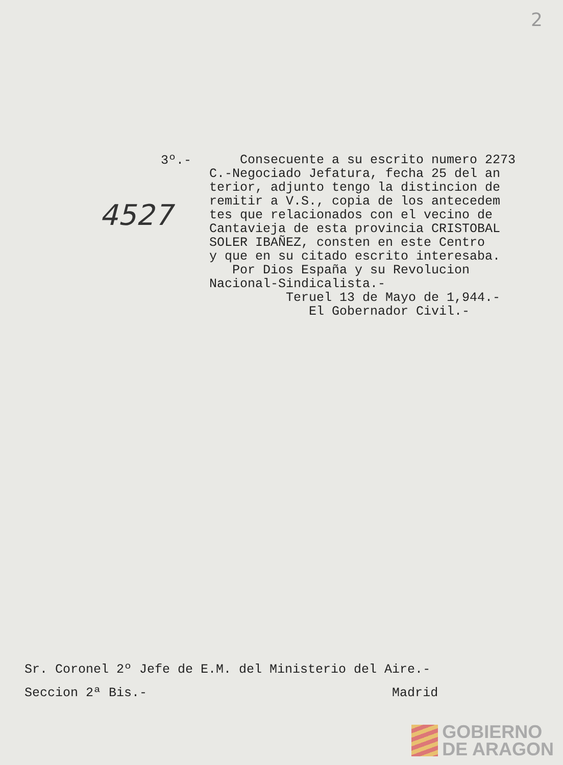2
3º.-
4527
Consecuente a su escrito numero 2273 C.-Negociado Jefatura, fecha 25 del an terior, adjunto tengo la distincion de remitir a V.S., copia de los antecedem tes que relacionados con el vecino de Cantavieja de esta provincia CRISTOBAL SOLER IBAÑEZ, consten en este Centro y que en su citado escrito interesaba. Por Dios España y su Revolucion Nacional-Sindicalista.- Teruel 13 de Mayo de 1,944.- El Gobernador Civil.-
Sr. Coronel 2º Jefe de E.M. del Ministerio del Aire.- Seccion 2ª Bis.- Madrid
GOBIERNO
DE ARAGON